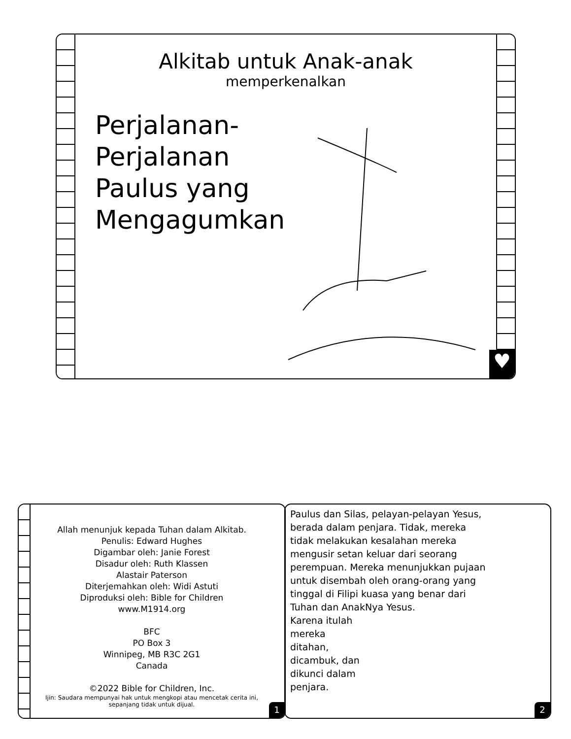Alkitab untuk Anak-anak
memperkenalkan
Perjalanan-Perjalanan Paulus yang Mengagumkan
♥
Allah menunjuk kepada Tuhan dalam Alkitab.
Penulis: Edward Hughes
Digambar oleh: Janie Forest
Disadur oleh: Ruth Klassen
Alastair Paterson
Diterjemahkan oleh: Widi Astuti
Diproduksi oleh: Bible for Children
www.M1914.org
BFC
PO Box 3
Winnipeg, MB R3C 2G1
Canada
©2022 Bible for Children, Inc.
Ijin: Saudara mempunyai hak untuk mengkopi atau mencetak cerita ini, sepanjang tidak untuk dijual.
1
Paulus dan Silas, pelayan-pelayan Yesus, berada dalam penjara. Tidak, mereka tidak melakukan kesalahan mereka mengusir setan keluar dari seorang perempuan. Mereka menunjukkan pujaan untuk disembah oleh orang-orang yang tinggal di Filipi kuasa yang benar dari Tuhan dan AnakNya Yesus.
Karena itulah mereka ditahan, dicambuk, dan dikunci dalam penjara.
2